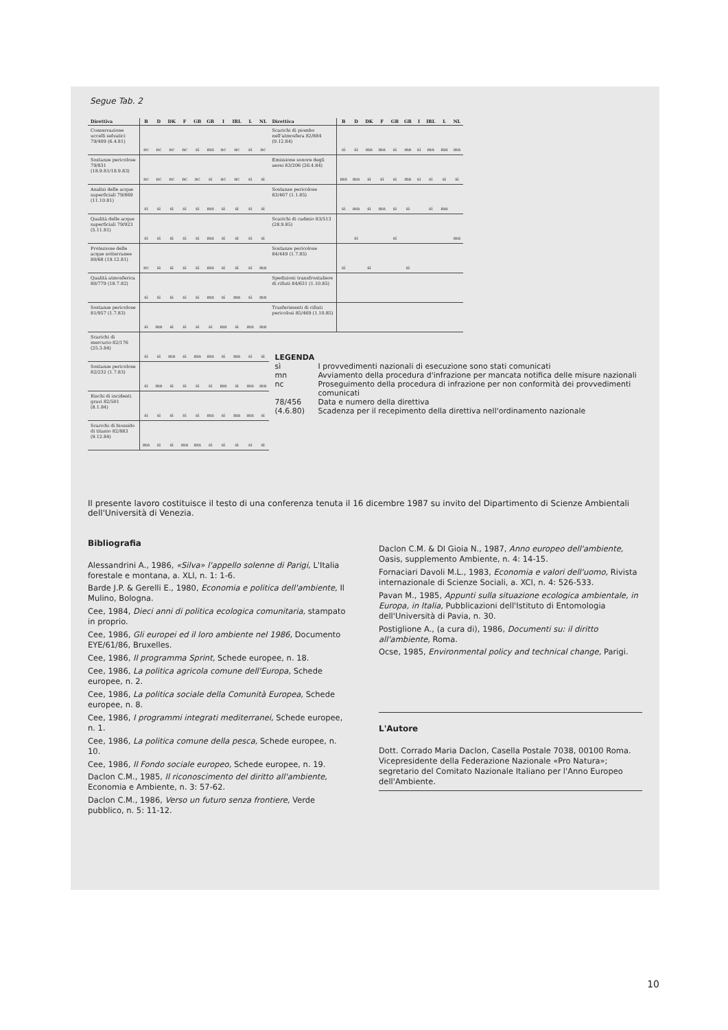Segue Tab. 2
| Direttiva | B | D | DK | F | GB | GR | I | IRL | L | NL |
| --- | --- | --- | --- | --- | --- | --- | --- | --- | --- | --- |
| Conservazione uccelli selvatici 79/409 (6.4.81) | nc | nc | nc | nc | si | mn | nc | nc | si | nc |
| Sostanze pericolose 79/831 (18.9.81/18.9.83) | nc | nc | nc | nc | nc | si | nc | nc | si | si |
| Analisi delle acque superficiali 79/869 (11.10.81) | si | si | si | si | si | mn | si | si | si | si |
| Qualità delle acque superficiali 79/923 (5.11.81) | si | si | si | si | si | mn | si | si | si | si |
| Protezione delle acque sotterranee 80/68 (19.12.81) | nc | si | si | si | si | mn | si | si | si | mn |
| Qualità atmosferica 80/779 (18.7.82) | si | si | si | si | si | mn | si | mn | si | mn |
| Sostanze pericolose 81/957 (1.7.83) | si | mn | si | si | si | si | mn | si | mn | mn |
| Scarichi di mercurio 82/176 (25.3.84) | si | si | mn | si | mn | mn | si | mn | si | si |
| Sostanze pericolose 82/232 (1.7.83) | si | mn | si | si | si | si | mn | si | mn | mn |
| Rischi di incidenti gravi 82/501 (8.1.84) | si | si | si | si | si | mn | si | mn | mn | si |
| Scarichi di biossido di titanio 82/883 (9.12.84) | mn | si | si | mn | mn | si | si | si | si | si |
| Direttiva | B | D | DK | F | GB | GR | I | IRL | L | NL |
| --- | --- | --- | --- | --- | --- | --- | --- | --- | --- | --- |
| Scarichi di piombo nell'atmosfera 82/884 (9.12.84) | si | si | mn | mn | si | mn | si | mn | mn | mn |
| Emissione sonore degli aerei 83/206 (26.4.84) | mn | mn | si | si | si | mn | si | si | si | si |
| Sostanze pericolose 83/467 (1.1.85) | si | mn | si | mn | si | si | | si | mn | |
| Scarichi di cadmio 83/513 (28.9.85) | | si | | | si | | | | | mn |
| Sostanze pericolose 84/449 (1.7.85) | si | | si | | | si | | | | |
| Spedizioni transfrontaliere di rifiuti 84/631 (1.10.85) | | | | | | | | | | |
| Trasferimenti di rifiuti pericolosi 85/469 (1.10.85) | | | | | | | | | | |
LEGENDA
sì I provvedimenti nazionali di esecuzione sono stati comunicati
mn Avviamento della procedura d'infrazione per mancata notifica delle misure nazionali
nc Proseguimento della procedura di infrazione per non conformità dei provvedimenti comunicati
78/456 Data e numero della direttiva
(4.6.80) Scadenza per il recepimento della direttiva nell'ordinamento nazionale
Il presente lavoro costituisce il testo di una conferenza tenuta il 16 dicembre 1987 su invito del Dipartimento di Scienze Ambientali dell'Università di Venezia.
Bibliografia
Alessandrini A., 1986, «Silva» l'appello solenne di Parigi, L'Italia forestale e montana, a. XLI, n. 1: 1-6.
Barde J.P. & Gerelli E., 1980, Economia e politica dell'ambiente, Il Mulino, Bologna.
Cee, 1984, Dieci anni di politica ecologica comunitaria, stampato in proprio.
Cee, 1986, Gli europei ed il loro ambiente nel 1986, Documento EYE/61/86, Bruxelles.
Cee, 1986, Il programma Sprint, Schede europee, n. 18.
Cee, 1986, La politica agricola comune dell'Europa, Schede europee, n. 2.
Cee, 1986, La politica sociale della Comunità Europea, Schede europee, n. 8.
Cee, 1986, I programmi integrati mediterranei, Schede europee, n. 1.
Cee, 1986, La politica comune della pesca, Schede europee, n. 10.
Cee, 1986, Il Fondo sociale europeo, Schede europee, n. 19.
Daclon C.M., 1985, Il riconoscimento del diritto all'ambiente, Economia e Ambiente, n. 3: 57-62.
Daclon C.M., 1986, Verso un futuro senza frontiere, Verde pubblico, n. 5: 11-12.
Daclon C.M. & DI Gioia N., 1987, Anno europeo dell'ambiente, Oasis, supplemento Ambiente, n. 4: 14-15.
Fornaciari Davoli M.L., 1983, Economia e valori dell'uomo, Rivista internazionale di Scienze Sociali, a. XCI, n. 4: 526-533.
Pavan M., 1985, Appunti sulla situazione ecologica ambientale, in Europa, in Italia, Pubblicazioni dell'Istituto di Entomologia dell'Università di Pavia, n. 30.
Postiglione A., (a cura di), 1986, Documenti su: il diritto all'ambiente, Roma.
Ocse, 1985, Environmental policy and technical change, Parigi.
L'Autore
Dott. Corrado Maria Daclon, Casella Postale 7038, 00100 Roma.
Vicepresidente della Federazione Nazionale «Pro Natura»; segretario del Comitato Nazionale Italiano per l'Anno Europeo dell'Ambiente.
10